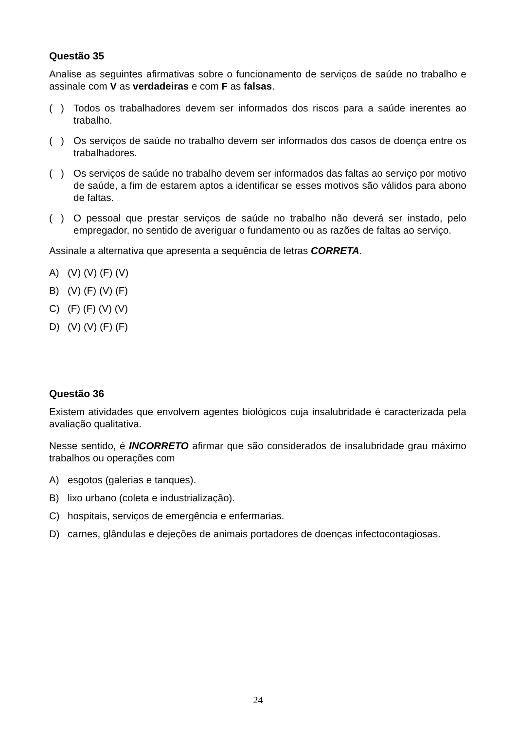Questão 35
Analise as seguintes afirmativas sobre o funcionamento de serviços de saúde no trabalho e assinale com V as verdadeiras e com F as falsas.
( ) Todos os trabalhadores devem ser informados dos riscos para a saúde inerentes ao trabalho.
( ) Os serviços de saúde no trabalho devem ser informados dos casos de doença entre os trabalhadores.
( ) Os serviços de saúde no trabalho devem ser informados das faltas ao serviço por motivo de saúde, a fim de estarem aptos a identificar se esses motivos são válidos para abono de faltas.
( ) O pessoal que prestar serviços de saúde no trabalho não deverá ser instado, pelo empregador, no sentido de averiguar o fundamento ou as razões de faltas ao serviço.
Assinale a alternativa que apresenta a sequência de letras CORRETA.
A) (V) (V) (F) (V)
B) (V) (F) (V) (F)
C) (F) (F) (V) (V)
D) (V) (V) (F) (F)
Questão 36
Existem atividades que envolvem agentes biológicos cuja insalubridade é caracterizada pela avaliação qualitativa.
Nesse sentido, é INCORRETO afirmar que são considerados de insalubridade grau máximo trabalhos ou operações com
A) esgotos (galerias e tanques).
B) lixo urbano (coleta e industrialização).
C) hospitais, serviços de emergência e enfermarias.
D) carnes, glândulas e dejeções de animais portadores de doenças infectocontagiosas.
24